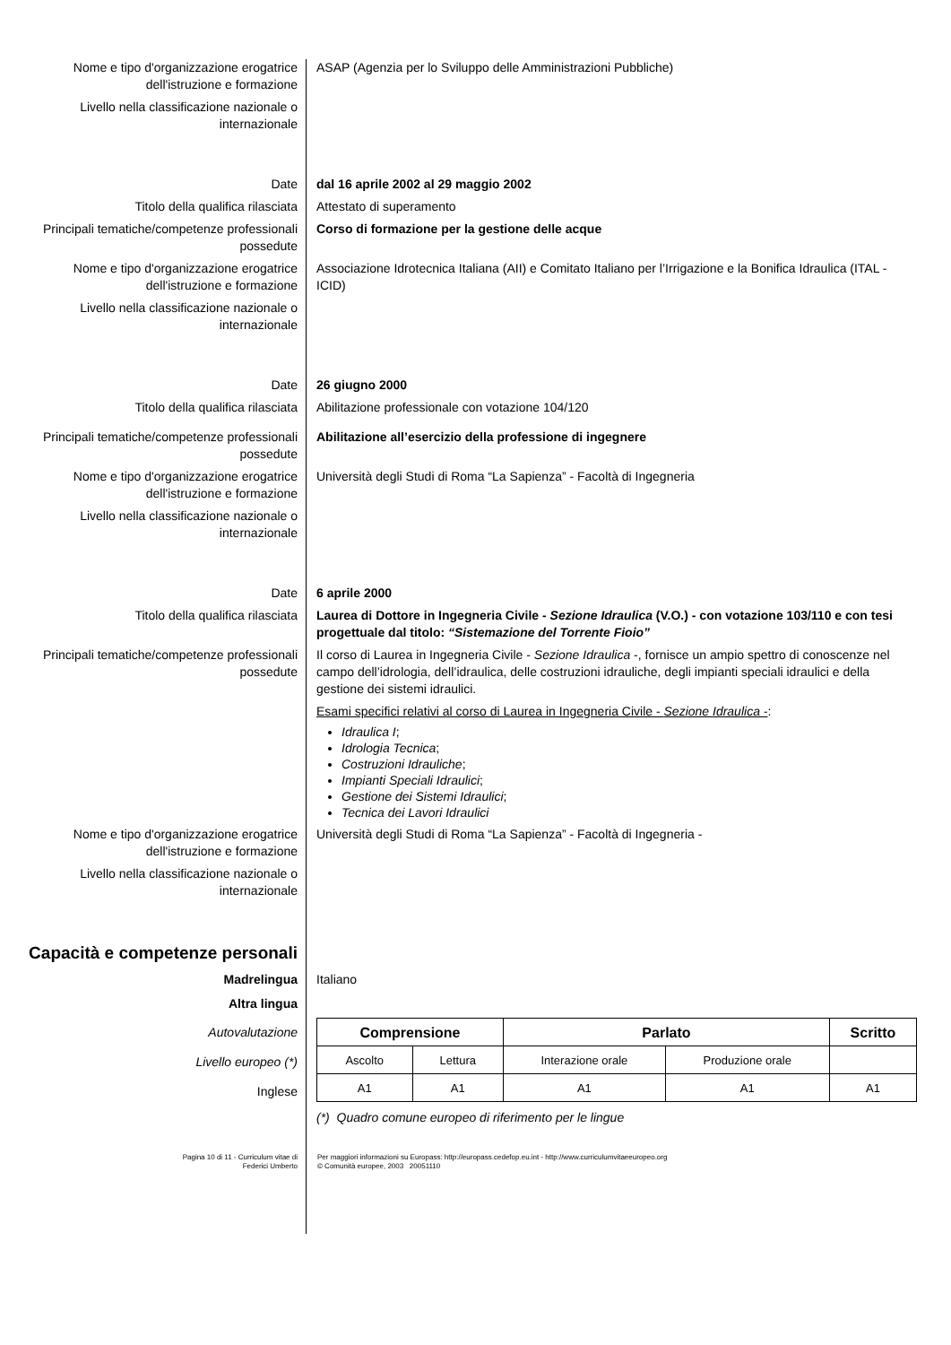Nome e tipo d'organizzazione erogatrice dell'istruzione e formazione
ASAP (Agenzia per lo Sviluppo delle Amministrazioni Pubbliche)
Livello nella classificazione nazionale o internazionale
Date dal 16 aprile 2002 al 29 maggio 2002
Titolo della qualifica rilasciata Attestato di superamento
Principali tematiche/competenze professionali possedute
Corso di formazione per la gestione delle acque
Nome e tipo d'organizzazione erogatrice dell'istruzione e formazione
Associazione Idrotecnica Italiana (AII) e Comitato Italiano per l’Irrigazione e la Bonifica Idraulica (ITAL - ICID)
Livello nella classificazione nazionale o internazionale
Date 26 giugno 2000
Titolo della qualifica rilasciata Abilitazione professionale con votazione 104/120
Principali tematiche/competenze professionali possedute
Abilitazione all’esercizio della professione di ingegnere
Nome e tipo d'organizzazione erogatrice dell'istruzione e formazione
Università degli Studi di Roma “La Sapienza” - Facoltà di Ingegneria
Livello nella classificazione nazionale o internazionale
Date 6 aprile 2000
Titolo della qualifica rilasciata Laurea di Dottore in Ingegneria Civile - Sezione Idraulica (V.O.) - con votazione 103/110 e con tesi progettuale dal titolo: “Sistemazione del Torrente Fioio”
Principali tematiche/competenze professionali possedute
Il corso di Laurea in Ingegneria Civile - Sezione Idraulica -, fornisce un ampio spettro di conoscenze nel campo dell’idrologia, dell’idraulica, delle costruzioni idrauliche, degli impianti speciali idraulici e della gestione dei sistemi idraulici.
Esami specifici relativi al corso di Laurea in Ingegneria Civile - Sezione Idraulica -:
Idraulica I;
Idrologia Tecnica;
Costruzioni Idrauliche;
Impianti Speciali Idraulici;
Gestione dei Sistemi Idraulici;
Tecnica dei Lavori Idraulici
Nome e tipo d'organizzazione erogatrice dell'istruzione e formazione
Università degli Studi di Roma “La Sapienza” - Facoltà di Ingegneria -
Livello nella classificazione nazionale o internazionale
Capacità e competenze personali
Madrelingua Italiano
Altra lingua
Autovalutazione
Livello europeo (*)
Inglese
| Comprensione | | Parlato | | Scritto |
| --- | --- | --- | --- | --- |
| Ascolto | Lettura | Interazione orale | Produzione orale | |
| A1 | A1 | A1 | A1 | A1 |
(*) Quadro comune europeo di riferimento per le lingue
Pagina 10 di 11 - Curriculum vitae di
Federici Umberto
Per maggiori informazioni su Europass: http://europass.cedefop.eu.int - http://www.curriculumvitaeeuropeo.org
© Comunità europee, 2003 20051110